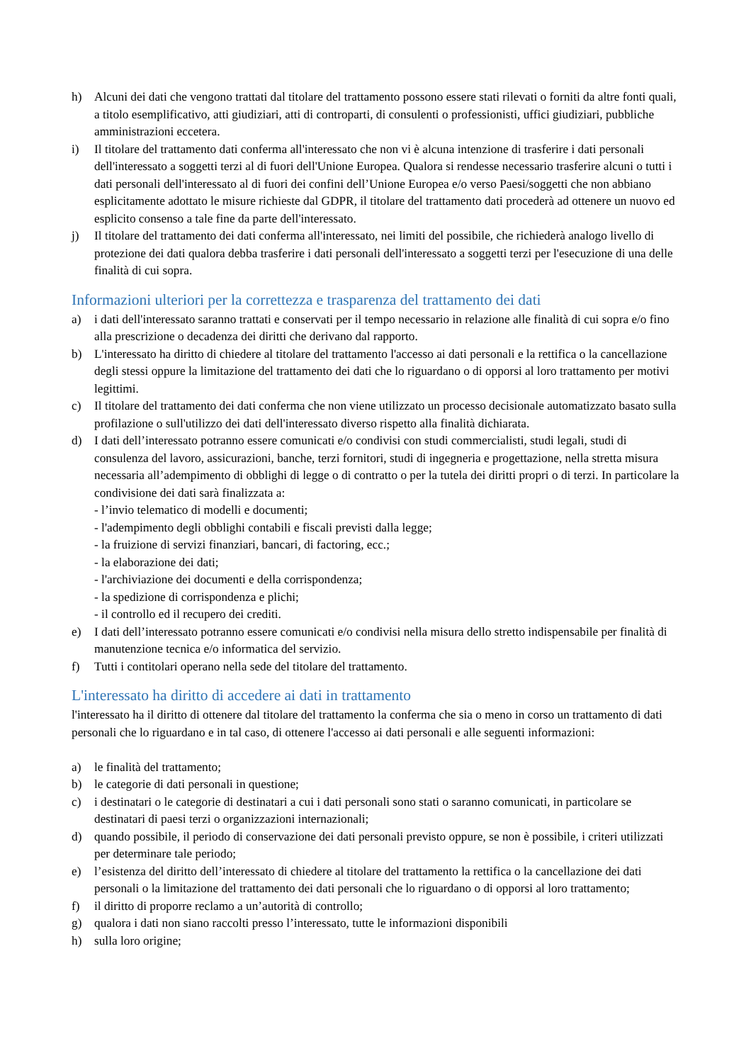h) Alcuni dei dati che vengono trattati dal titolare del trattamento possono essere stati rilevati o forniti da altre fonti quali, a titolo esemplificativo, atti giudiziari, atti di controparti, di consulenti o professionisti, uffici giudiziari, pubbliche amministrazioni eccetera.
i) Il titolare del trattamento dati conferma all'interessato che non vi è alcuna intenzione di trasferire i dati personali dell'interessato a soggetti terzi al di fuori dell'Unione Europea. Qualora si rendesse necessario trasferire alcuni o tutti i dati personali dell'interessato al di fuori dei confini dell’Unione Europea e/o verso Paesi/soggetti che non abbiano esplicitamente adottato le misure richieste dal GDPR, il titolare del trattamento dati procederà ad ottenere un nuovo ed esplicito consenso a tale fine da parte dell'interessato.
j) Il titolare del trattamento dei dati conferma all'interessato, nei limiti del possibile, che richiederà analogo livello di protezione dei dati qualora debba trasferire i dati personali dell'interessato a soggetti terzi per l'esecuzione di una delle finalità di cui sopra.
Informazioni ulteriori per la correttezza e trasparenza del trattamento dei dati
a) i dati dell'interessato saranno trattati e conservati per il tempo necessario in relazione alle finalità di cui sopra e/o fino alla prescrizione o decadenza dei diritti che derivano dal rapporto.
b) L'interessato ha diritto di chiedere al titolare del trattamento l'accesso ai dati personali e la rettifica o la cancellazione degli stessi oppure la limitazione del trattamento dei dati che lo riguardano o di opporsi al loro trattamento per motivi legittimi.
c) Il titolare del trattamento dei dati conferma che non viene utilizzato un processo decisionale automatizzato basato sulla profilazione o sull'utilizzo dei dati dell'interessato diverso rispetto alla finalità dichiarata.
d) I dati dell’interessato potranno essere comunicati e/o condivisi con studi commercialisti, studi legali, studi di consulenza del lavoro, assicurazioni, banche, terzi fornitori, studi di ingegneria e progettazione, nella stretta misura necessaria all’adempimento di obblighi di legge o di contratto o per la tutela dei diritti propri o di terzi. In particolare la condivisione dei dati sarà finalizzata a:
- l’invio telematico di modelli e documenti;
- l'adempimento degli obblighi contabili e fiscali previsti dalla legge;
- la fruizione di servizi finanziari, bancari, di factoring, ecc.;
- la elaborazione dei dati;
- l'archiviazione dei documenti e della corrispondenza;
- la spedizione di corrispondenza e plichi;
- il controllo ed il recupero dei crediti.
e) I dati dell’interessato potranno essere comunicati e/o condivisi nella misura dello stretto indispensabile per finalità di manutenzione tecnica e/o informatica del servizio.
f) Tutti i contitolari operano nella sede del titolare del trattamento.
L'interessato ha diritto di accedere ai dati in trattamento
l'interessato ha il diritto di ottenere dal titolare del trattamento la conferma che sia o meno in corso un trattamento di dati personali che lo riguardano e in tal caso, di ottenere l'accesso ai dati personali e alle seguenti informazioni:
a) le finalità del trattamento;
b) le categorie di dati personali in questione;
c) i destinatari o le categorie di destinatari a cui i dati personali sono stati o saranno comunicati, in particolare se destinatari di paesi terzi o organizzazioni internazionali;
d) quando possibile, il periodo di conservazione dei dati personali previsto oppure, se non è possibile, i criteri utilizzati per determinare tale periodo;
e) l’esistenza del diritto dell’interessato di chiedere al titolare del trattamento la rettifica o la cancellazione dei dati personali o la limitazione del trattamento dei dati personali che lo riguardano o di opporsi al loro trattamento;
f) il diritto di proporre reclamo a un’autorità di controllo;
g) qualora i dati non siano raccolti presso l’interessato, tutte le informazioni disponibili
h) sulla loro origine;